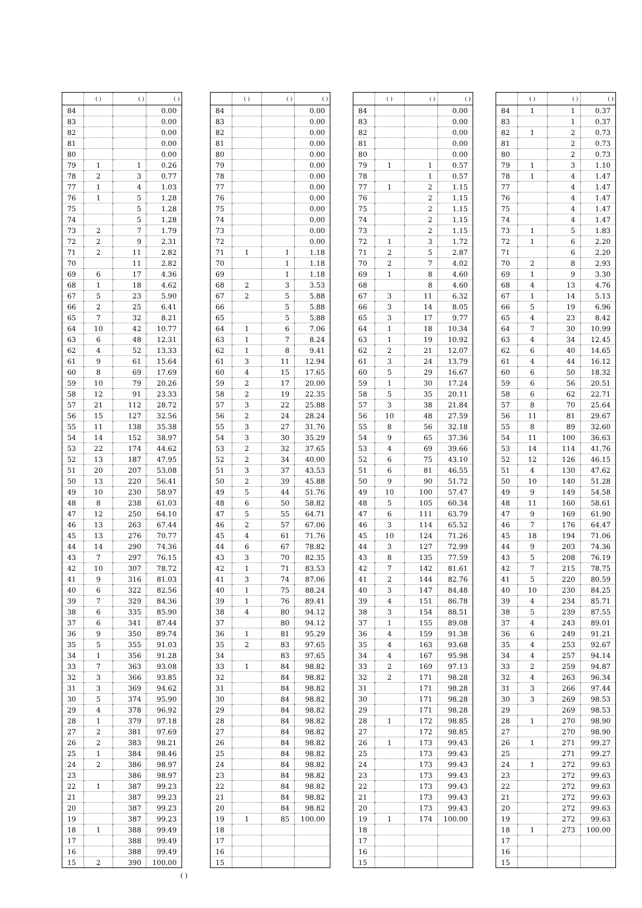| | ( ) | ( ) | ( ) |
| --- | --- | --- | --- |
| 84 | | | 0.00 |
| 83 | | | 0.00 |
| 82 | | | 0.00 |
| 81 | | | 0.00 |
| 80 | | | 0.00 |
| 79 | 1 | 1 | 0.26 |
| 78 | 2 | 3 | 0.77 |
| 77 | 1 | 4 | 1.03 |
| 76 | 1 | 5 | 1.28 |
| 75 | | 5 | 1.28 |
| 74 | | 5 | 1.28 |
| 73 | 2 | 7 | 1.79 |
| 72 | 2 | 9 | 2.31 |
| 71 | 2 | 11 | 2.82 |
| 70 | | 11 | 2.82 |
| 69 | 6 | 17 | 4.36 |
| 68 | 1 | 18 | 4.62 |
| 67 | 5 | 23 | 5.90 |
| 66 | 2 | 25 | 6.41 |
| 65 | 7 | 32 | 8.21 |
| 64 | 10 | 42 | 10.77 |
| 63 | 6 | 48 | 12.31 |
| 62 | 4 | 52 | 13.33 |
| 61 | 9 | 61 | 15.64 |
| 60 | 8 | 69 | 17.69 |
| 59 | 10 | 79 | 20.26 |
| 58 | 12 | 91 | 23.33 |
| 57 | 21 | 112 | 28.72 |
| 56 | 15 | 127 | 32.56 |
| 55 | 11 | 138 | 35.38 |
| 54 | 14 | 152 | 38.97 |
| 53 | 22 | 174 | 44.62 |
| 52 | 13 | 187 | 47.95 |
| 51 | 20 | 207 | 53.08 |
| 50 | 13 | 220 | 56.41 |
| 49 | 10 | 230 | 58.97 |
| 48 | 8 | 238 | 61.03 |
| 47 | 12 | 250 | 64.10 |
| 46 | 13 | 263 | 67.44 |
| 45 | 13 | 276 | 70.77 |
| 44 | 14 | 290 | 74.36 |
| 43 | 7 | 297 | 76.15 |
| 42 | 10 | 307 | 78.72 |
| 41 | 9 | 316 | 81.03 |
| 40 | 6 | 322 | 82.56 |
| 39 | 7 | 329 | 84.36 |
| 38 | 6 | 335 | 85.90 |
| 37 | 6 | 341 | 87.44 |
| 36 | 9 | 350 | 89.74 |
| 35 | 5 | 355 | 91.03 |
| 34 | 1 | 356 | 91.28 |
| 33 | 7 | 363 | 93.08 |
| 32 | 3 | 366 | 93.85 |
| 31 | 3 | 369 | 94.62 |
| 30 | 5 | 374 | 95.90 |
| 29 | 4 | 378 | 96.92 |
| 28 | 1 | 379 | 97.18 |
| 27 | 2 | 381 | 97.69 |
| 26 | 2 | 383 | 98.21 |
| 25 | 1 | 384 | 98.46 |
| 24 | 2 | 386 | 98.97 |
| 23 | | 386 | 98.97 |
| 22 | 1 | 387 | 99.23 |
| 21 | | 387 | 99.23 |
| 20 | | 387 | 99.23 |
| 19 | | 387 | 99.23 |
| 18 | 1 | 388 | 99.49 |
| 17 | | 388 | 99.49 |
| 16 | | 388 | 99.49 |
| 15 | 2 | 390 | 100.00 |
( )
| | ( ) | ( ) | ( ) |
| --- | --- | --- | --- |
| 84 | | | 0.00 |
| 83 | | | 0.00 |
| 82 | | | 0.00 |
| 81 | | | 0.00 |
| 80 | | | 0.00 |
| 79 | | | 0.00 |
| 78 | | | 0.00 |
| 77 | | | 0.00 |
| 76 | | | 0.00 |
| 75 | | | 0.00 |
| 74 | | | 0.00 |
| 73 | | | 0.00 |
| 72 | | | 0.00 |
| 71 | 1 | 1 | 1.18 |
| 70 | | 1 | 1.18 |
| 69 | | 1 | 1.18 |
| 68 | 2 | 3 | 3.53 |
| 67 | 2 | 5 | 5.88 |
| 66 | | 5 | 5.88 |
| 65 | | 5 | 5.88 |
| 64 | 1 | 6 | 7.06 |
| 63 | 1 | 7 | 8.24 |
| 62 | 1 | 8 | 9.41 |
| 61 | 3 | 11 | 12.94 |
| 60 | 4 | 15 | 17.65 |
| 59 | 2 | 17 | 20.00 |
| 58 | 2 | 19 | 22.35 |
| 57 | 3 | 22 | 25.88 |
| 56 | 2 | 24 | 28.24 |
| 55 | 3 | 27 | 31.76 |
| 54 | 3 | 30 | 35.29 |
| 53 | 2 | 32 | 37.65 |
| 52 | 2 | 34 | 40.00 |
| 51 | 3 | 37 | 43.53 |
| 50 | 2 | 39 | 45.88 |
| 49 | 5 | 44 | 51.76 |
| 48 | 6 | 50 | 58.82 |
| 47 | 5 | 55 | 64.71 |
| 46 | 2 | 57 | 67.06 |
| 45 | 4 | 61 | 71.76 |
| 44 | 6 | 67 | 78.82 |
| 43 | 3 | 70 | 82.35 |
| 42 | 1 | 71 | 83.53 |
| 41 | 3 | 74 | 87.06 |
| 40 | 1 | 75 | 88.24 |
| 39 | 1 | 76 | 89.41 |
| 38 | 4 | 80 | 94.12 |
| 37 | | 80 | 94.12 |
| 36 | 1 | 81 | 95.29 |
| 35 | 2 | 83 | 97.65 |
| 34 | | 83 | 97.65 |
| 33 | 1 | 84 | 98.82 |
| 32 | | 84 | 98.82 |
| 31 | | 84 | 98.82 |
| 30 | | 84 | 98.82 |
| 29 | | 84 | 98.82 |
| 28 | | 84 | 98.82 |
| 27 | | 84 | 98.82 |
| 26 | | 84 | 98.82 |
| 25 | | 84 | 98.82 |
| 24 | | 84 | 98.82 |
| 23 | | 84 | 98.82 |
| 22 | | 84 | 98.82 |
| 21 | | 84 | 98.82 |
| 20 | | 84 | 98.82 |
| 19 | 1 | 85 | 100.00 |
| 18 | | | |
| 17 | | | |
| 16 | | | |
| 15 | | | |
| | ( ) | ( ) | ( ) |
| --- | --- | --- | --- |
| 84 | | | 0.00 |
| 83 | | | 0.00 |
| 82 | | | 0.00 |
| 81 | | | 0.00 |
| 80 | | | 0.00 |
| 79 | 1 | 1 | 0.57 |
| 78 | | 1 | 0.57 |
| 77 | 1 | 2 | 1.15 |
| 76 | | 2 | 1.15 |
| 75 | | 2 | 1.15 |
| 74 | | 2 | 1.15 |
| 73 | | 2 | 1.15 |
| 72 | 1 | 3 | 1.72 |
| 71 | 2 | 5 | 2.87 |
| 70 | 2 | 7 | 4.02 |
| 69 | 1 | 8 | 4.60 |
| 68 | | 8 | 4.60 |
| 67 | 3 | 11 | 6.32 |
| 66 | 3 | 14 | 8.05 |
| 65 | 3 | 17 | 9.77 |
| 64 | 1 | 18 | 10.34 |
| 63 | 1 | 19 | 10.92 |
| 62 | 2 | 21 | 12.07 |
| 61 | 3 | 24 | 13.79 |
| 60 | 5 | 29 | 16.67 |
| 59 | 1 | 30 | 17.24 |
| 58 | 5 | 35 | 20.11 |
| 57 | 3 | 38 | 21.84 |
| 56 | 10 | 48 | 27.59 |
| 55 | 8 | 56 | 32.18 |
| 54 | 9 | 65 | 37.36 |
| 53 | 4 | 69 | 39.66 |
| 52 | 6 | 75 | 43.10 |
| 51 | 6 | 81 | 46.55 |
| 50 | 9 | 90 | 51.72 |
| 49 | 10 | 100 | 57.47 |
| 48 | 5 | 105 | 60.34 |
| 47 | 6 | 111 | 63.79 |
| 46 | 3 | 114 | 65.52 |
| 45 | 10 | 124 | 71.26 |
| 44 | 3 | 127 | 72.99 |
| 43 | 8 | 135 | 77.59 |
| 42 | 7 | 142 | 81.61 |
| 41 | 2 | 144 | 82.76 |
| 40 | 3 | 147 | 84.48 |
| 39 | 4 | 151 | 86.78 |
| 38 | 3 | 154 | 88.51 |
| 37 | 1 | 155 | 89.08 |
| 36 | 4 | 159 | 91.38 |
| 35 | 4 | 163 | 93.68 |
| 34 | 4 | 167 | 95.98 |
| 33 | 2 | 169 | 97.13 |
| 32 | 2 | 171 | 98.28 |
| 31 | | 171 | 98.28 |
| 30 | | 171 | 98.28 |
| 29 | | 171 | 98.28 |
| 28 | 1 | 172 | 98.85 |
| 27 | | 172 | 98.85 |
| 26 | 1 | 173 | 99.43 |
| 25 | | 173 | 99.43 |
| 24 | | 173 | 99.43 |
| 23 | | 173 | 99.43 |
| 22 | | 173 | 99.43 |
| 21 | | 173 | 99.43 |
| 20 | | 173 | 99.43 |
| 19 | 1 | 174 | 100.00 |
| 18 | | | |
| 17 | | | |
| 16 | | | |
| 15 | | | |
| | ( ) | ( ) | ( ) |
| --- | --- | --- | --- |
| 84 | 1 | 1 | 0.37 |
| 83 | | 1 | 0.37 |
| 82 | 1 | 2 | 0.73 |
| 81 | | 2 | 0.73 |
| 80 | | 2 | 0.73 |
| 79 | 1 | 3 | 1.10 |
| 78 | 1 | 4 | 1.47 |
| 77 | | 4 | 1.47 |
| 76 | | 4 | 1.47 |
| 75 | | 4 | 1.47 |
| 74 | | 4 | 1.47 |
| 73 | 1 | 5 | 1.83 |
| 72 | 1 | 6 | 2.20 |
| 71 | | 6 | 2.20 |
| 70 | 2 | 8 | 2.93 |
| 69 | 1 | 9 | 3.30 |
| 68 | 4 | 13 | 4.76 |
| 67 | 1 | 14 | 5.13 |
| 66 | 5 | 19 | 6.96 |
| 65 | 4 | 23 | 8.42 |
| 64 | 7 | 30 | 10.99 |
| 63 | 4 | 34 | 12.45 |
| 62 | 6 | 40 | 14.65 |
| 61 | 4 | 44 | 16.12 |
| 60 | 6 | 50 | 18.32 |
| 59 | 6 | 56 | 20.51 |
| 58 | 6 | 62 | 22.71 |
| 57 | 8 | 70 | 25.64 |
| 56 | 11 | 81 | 29.67 |
| 55 | 8 | 89 | 32.60 |
| 54 | 11 | 100 | 36.63 |
| 53 | 14 | 114 | 41.76 |
| 52 | 12 | 126 | 46.15 |
| 51 | 4 | 130 | 47.62 |
| 50 | 10 | 140 | 51.28 |
| 49 | 9 | 149 | 54.58 |
| 48 | 11 | 160 | 58.61 |
| 47 | 9 | 169 | 61.90 |
| 46 | 7 | 176 | 64.47 |
| 45 | 18 | 194 | 71.06 |
| 44 | 9 | 203 | 74.36 |
| 43 | 5 | 208 | 76.19 |
| 42 | 7 | 215 | 78.75 |
| 41 | 5 | 220 | 80.59 |
| 40 | 10 | 230 | 84.25 |
| 39 | 4 | 234 | 85.71 |
| 38 | 5 | 239 | 87.55 |
| 37 | 4 | 243 | 89.01 |
| 36 | 6 | 249 | 91.21 |
| 35 | 4 | 253 | 92.67 |
| 34 | 4 | 257 | 94.14 |
| 33 | 2 | 259 | 94.87 |
| 32 | 4 | 263 | 96.34 |
| 31 | 3 | 266 | 97.44 |
| 30 | 3 | 269 | 98.53 |
| 29 | | 269 | 98.53 |
| 28 | 1 | 270 | 98.90 |
| 27 | | 270 | 98.90 |
| 26 | 1 | 271 | 99.27 |
| 25 | | 271 | 99.27 |
| 24 | 1 | 272 | 99.63 |
| 23 | | 272 | 99.63 |
| 22 | | 272 | 99.63 |
| 21 | | 272 | 99.63 |
| 20 | | 272 | 99.63 |
| 19 | | 272 | 99.63 |
| 18 | 1 | 273 | 100.00 |
| 17 | | | |
| 16 | | | |
| 15 | | | |